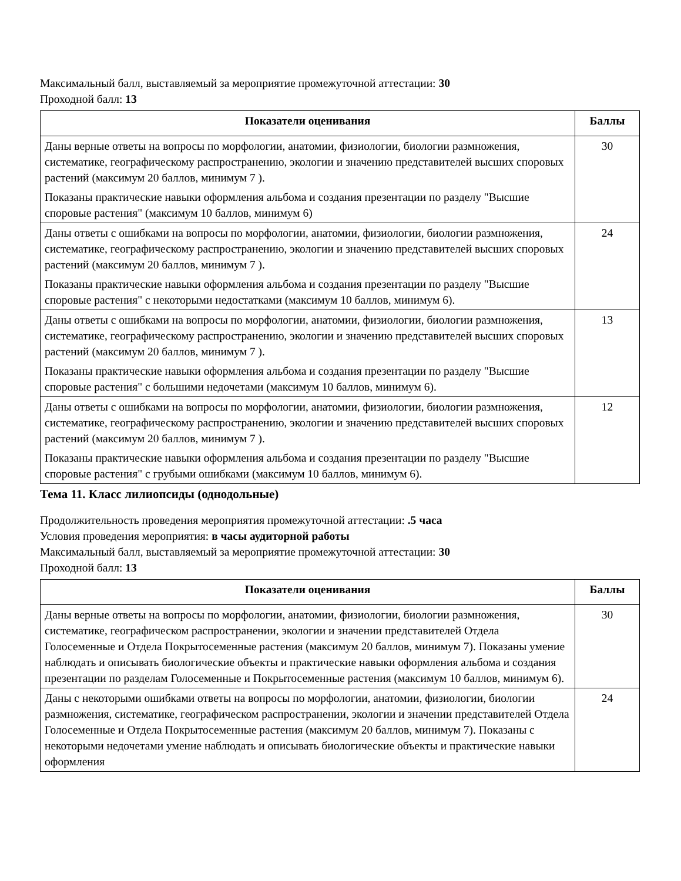Максимальный балл, выставляемый за мероприятие промежуточной аттестации: 30
Проходной балл: 13
| Показатели оценивания | Баллы |
| --- | --- |
| Даны верные ответы на вопросы по морфологии, анатомии, физиологии, биологии размножения, систематике, географическому распространению, экологии и значению представителей высших споровых растений (максимум 20 баллов, минимум 7 ). Показаны практические навыки оформления альбома и создания презентации по разделу "Высшие споровые растения" (максимум 10 баллов, минимум 6) | 30 |
| Даны ответы с ошибками на вопросы по морфологии, анатомии, физиологии, биологии размножения, систематике, географическому распространению, экологии и значению представителей высших споровых растений (максимум 20 баллов, минимум 7 ). Показаны практические навыки оформления альбома и создания презентации по разделу "Высшие споровые растения" с некоторыми недостатками (максимум 10 баллов, минимум 6). | 24 |
| Даны ответы с ошибками на вопросы по морфологии, анатомии, физиологии, биологии размножения, систематике, географическому распространению, экологии и значению представителей высших споровых растений (максимум 20 баллов, минимум 7 ). Показаны практические навыки оформления альбома и создания презентации по разделу "Высшие споровые растения" с большими недочетами (максимум 10 баллов, минимум 6). | 13 |
| Даны ответы с ошибками на вопросы по морфологии, анатомии, физиологии, биологии размножения, систематике, географическому распространению, экологии и значению представителей высших споровых растений (максимум 20 баллов, минимум 7 ). Показаны практические навыки оформления альбома и создания презентации по разделу "Высшие споровые растения" с грубыми ошибками (максимум 10 баллов, минимум 6). | 12 |
Тема 11. Класс лилиопсиды (однодольные)
Продолжительность проведения мероприятия промежуточной аттестации: .5 часа
Условия проведения мероприятия: в часы аудиторной работы
Максимальный балл, выставляемый за мероприятие промежуточной аттестации: 30
Проходной балл: 13
| Показатели оценивания | Баллы |
| --- | --- |
| Даны верные ответы на вопросы по морфологии, анатомии, физиологии, биологии размножения, систематике, географическом распространении, экологии и значении представителей Отдела Голосеменные и Отдела Покрытосеменные растения (максимум 20 баллов, минимум 7). Показаны умение наблюдать и описывать биологические объекты и практические навыки оформления альбома и создания презентации по разделам Голосеменные и Покрытосеменные растения (максимум 10 баллов, минимум 6). | 30 |
| Даны с некоторыми ошибками ответы на вопросы по морфологии, анатомии, физиологии, биологии размножения, систематике, географическом распространении, экологии и значении представителей Отдела Голосеменные и Отдела Покрытосеменные растения (максимум 20 баллов, минимум 7). Показаны с некоторыми недочетами умение наблюдать и описывать биологические объекты и практические навыки оформления | 24 |